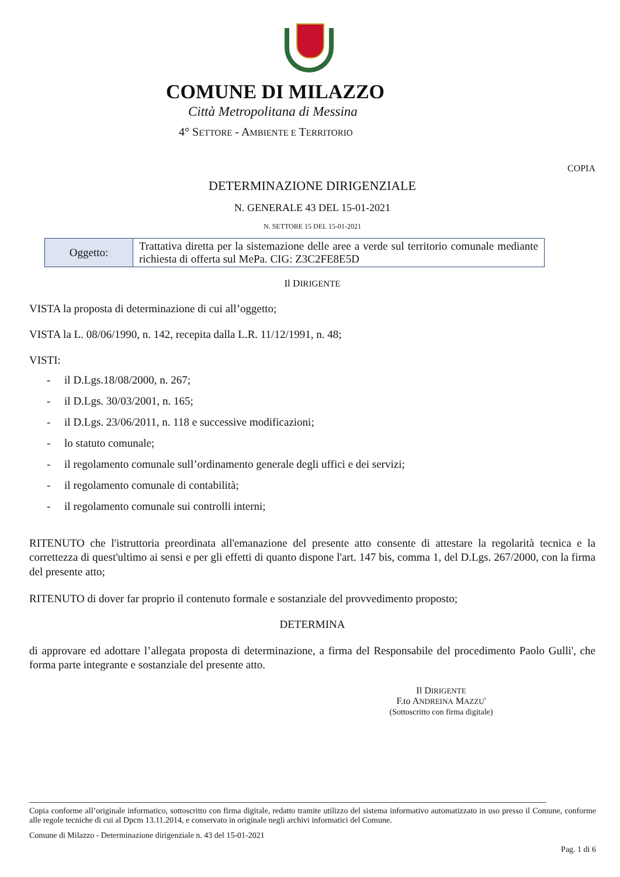COMUNE DI MILAZZO
Città Metropolitana di Messina
4° SETTORE - AMBIENTE E TERRITORIO
COPIA
DETERMINAZIONE DIRIGENZIALE
N. GENERALE 43 DEL 15-01-2021
N. SETTORE 15 DEL 15-01-2021
| Oggetto: | Trattativa diretta per la sistemazione delle aree a verde sul territorio comunale mediante richiesta di offerta sul MePa. CIG: Z3C2FE8E5D |
Il DIRIGENTE
VISTA la proposta di determinazione di cui all’oggetto;
VISTA la L. 08/06/1990, n. 142, recepita dalla L.R. 11/12/1991, n. 48;
VISTI:
- il D.Lgs.18/08/2000, n. 267;
- il D.Lgs. 30/03/2001, n. 165;
- il D.Lgs. 23/06/2011, n. 118 e successive modificazioni;
- lo statuto comunale;
- il regolamento comunale sull’ordinamento generale degli uffici e dei servizi;
- il regolamento comunale di contabilità;
- il regolamento comunale sui controlli interni;
RITENUTO che l'istruttoria preordinata all'emanazione del presente atto consente di attestare la regolarità tecnica e la correttezza di quest'ultimo ai sensi e per gli effetti di quanto dispone l'art. 147 bis, comma 1, del D.Lgs. 267/2000, con la firma del presente atto;
RITENUTO di dover far proprio il contenuto formale e sostanziale del provvedimento proposto;
DETERMINA
di approvare ed adottare l’allegata proposta di determinazione, a firma del Responsabile del procedimento Paolo Gulli', che forma parte integrante e sostanziale del presente atto.
Il DIRIGENTE
F.to ANDREINA MAZZU'
(Sottoscritto con firma digitale)
Copia conforme all’originale informatico, sottoscritto con firma digitale, redatto tramite utilizzo del sistema informativo automatizzato in uso presso il Comune, conforme alle regole tecniche di cui al Dpcm 13.11.2014, e conservato in originale negli archivi informatici del Comune.
Comune di Milazzo - Determinazione dirigenziale n. 43 del 15-01-2021
Pag. 1 di 6